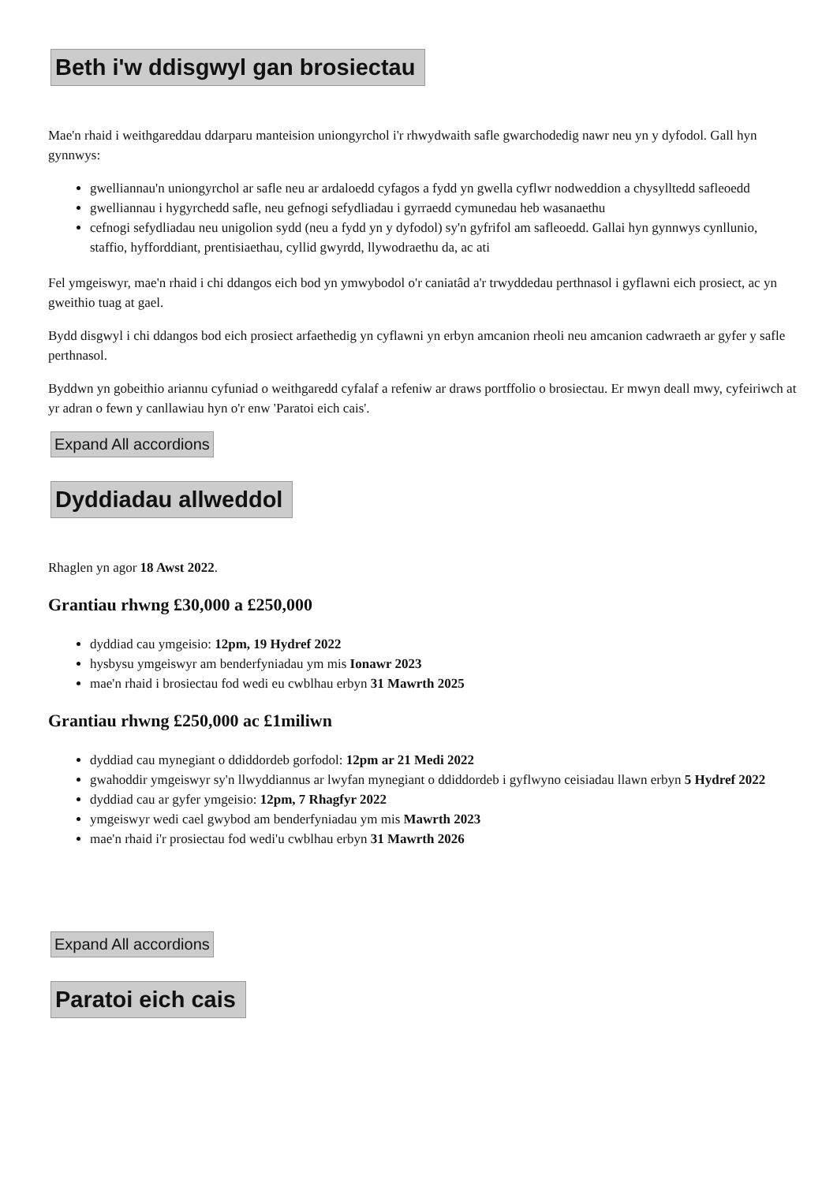Beth i'w ddisgwyl gan brosiectau
Mae'n rhaid i weithgareddau ddarparu manteision uniongyrchol i'r rhwydwaith safle gwarchodedig nawr neu yn y dyfodol. Gall hyn gynnwys:
gwelliannau'n uniongyrchol ar safle neu ar ardaloedd cyfagos a fydd yn gwella cyflwr nodweddion a chysylltedd safleoedd
gwelliannau i hygyrchedd safle, neu gefnogi sefydliadau i gyrraedd cymunedau heb wasanaethu
cefnogi sefydliadau neu unigolion sydd (neu a fydd yn y dyfodol) sy'n gyfrifol am safleoedd. Gallai hyn gynnwys cynllunio, staffio, hyfforddiant, prentisiaethau, cyllid gwyrdd, llywodraethu da, ac ati
Fel ymgeiswyr, mae'n rhaid i chi ddangos eich bod yn ymwybodol o'r caniatâd a'r trwyddedau perthnasol i gyflawni eich prosiect, ac yn gweithio tuag at gael.
Bydd disgwyl i chi ddangos bod eich prosiect arfaethedig yn cyflawni yn erbyn amcanion rheoli neu amcanion cadwraeth ar gyfer y safle perthnasol.
Byddwn yn gobeithio ariannu cyfuniad o weithgaredd cyfalaf a refeniw ar draws portffolio o brosiectau. Er mwyn deall mwy, cyfeiriwch at yr adran o fewn y canllawiau hyn o'r enw 'Paratoi eich cais'.
Expand All accordions
Dyddiadau allweddol
Rhaglen yn agor 18 Awst 2022.
Grantiau rhwng £30,000 a £250,000
dyddiad cau ymgeisio: 12pm, 19 Hydref 2022
hysbysu ymgeiswyr am benderfyniadau ym mis Ionawr 2023
mae'n rhaid i brosiectau fod wedi eu cwblhau erbyn 31 Mawrth 2025
Grantiau rhwng £250,000 ac £1miliwn
dyddiad cau mynegiant o ddiddordeb gorfodol: 12pm ar 21 Medi 2022
gwahoddir ymgeiswyr sy'n llwyddiannus ar lwyfan mynegiant o ddiddordeb i gyflwyno ceisiadau llawn erbyn 5 Hydref 2022
dyddiad cau ar gyfer ymgeisio: 12pm, 7 Rhagfyr 2022
ymgeiswyr wedi cael gwybod am benderfyniadau ym mis Mawrth 2023
mae'n rhaid i'r prosiectau fod wedi'u cwblhau erbyn 31 Mawrth 2026
Expand All accordions
Paratoi eich cais